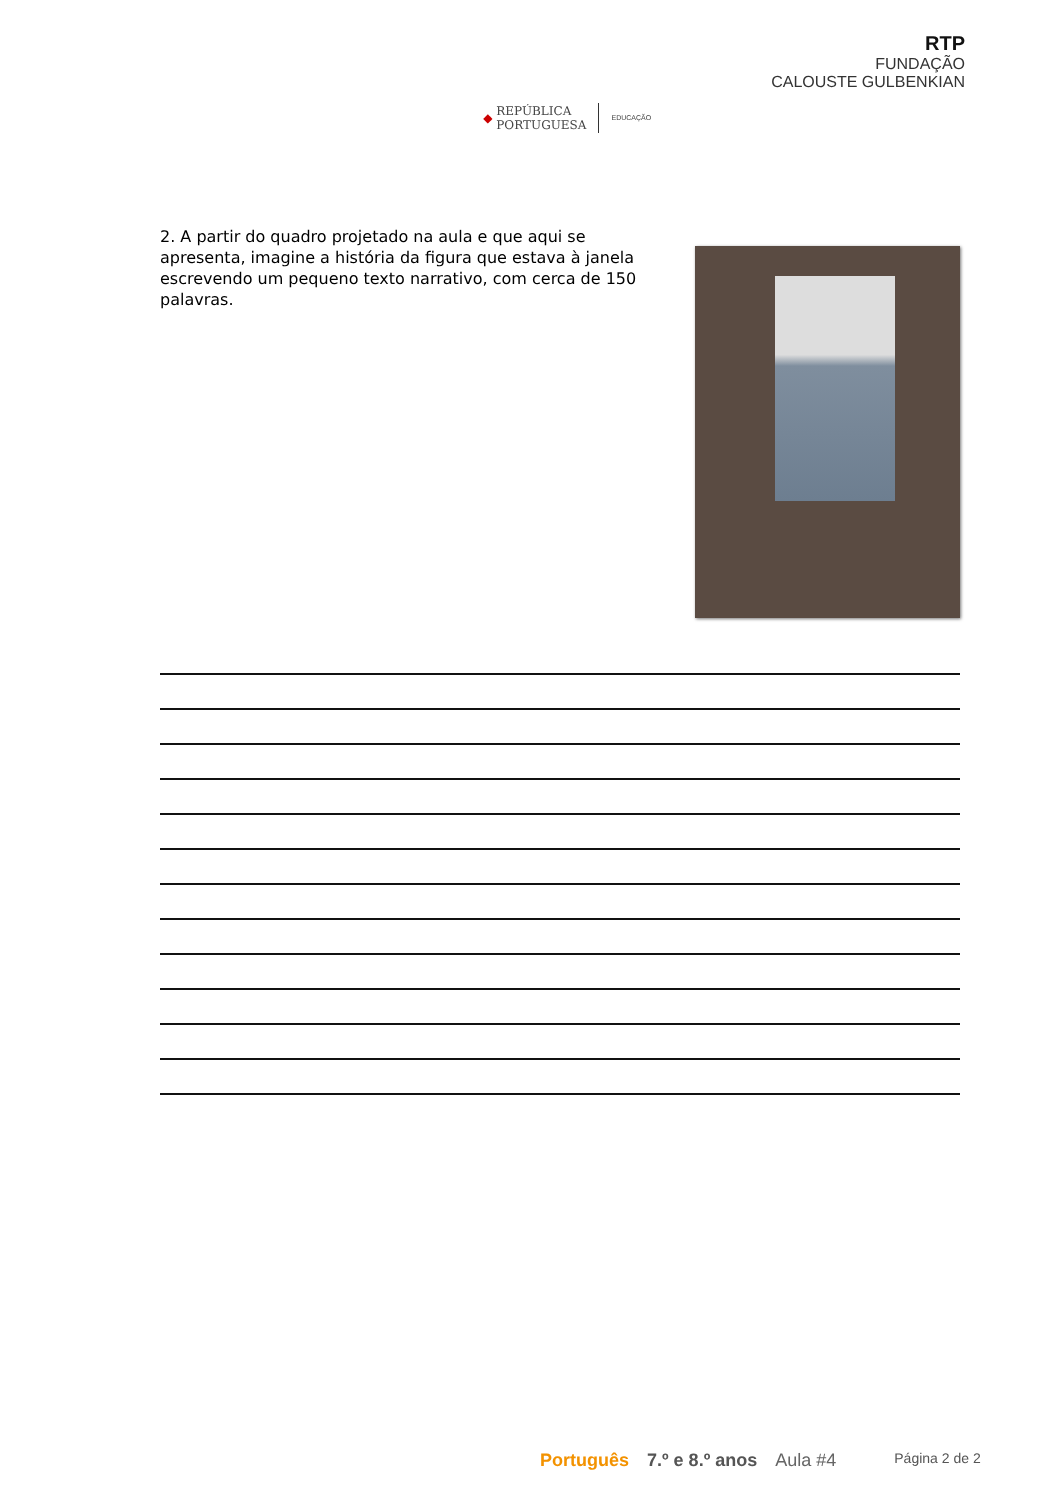◆ REPÚBLICA
PORTUGUESA EDUCAÇÃO
RTP
FUNDAÇÃO
CALOUSTE GULBENKIAN
2. A partir do quadro projetado na aula e que aqui se apresenta, imagine a história da figura que estava à janela escrevendo um pequeno texto narrativo, com cerca de 150 palavras.
Português 7.º e 8.º anos Aula #4 Página 2 de 2